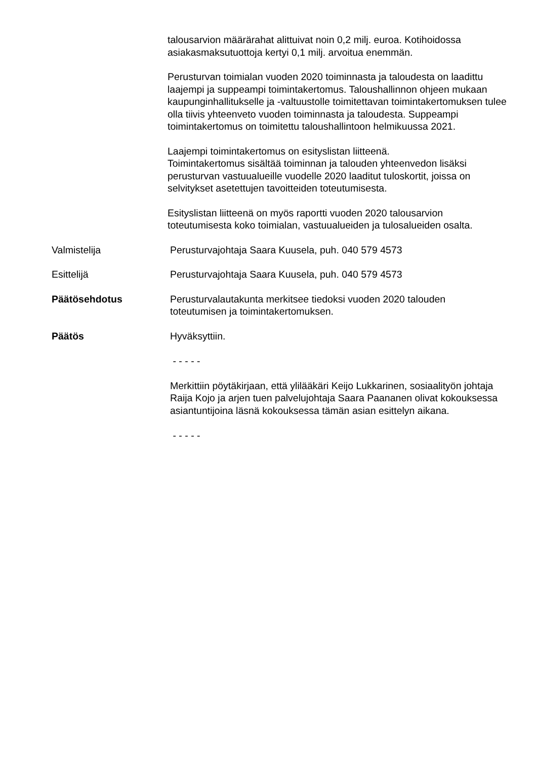talousarvion määrärahat alittuivat noin 0,2 milj. euroa. Kotihoidossa asiakasmaksutuottoja kertyi 0,1 milj. arvoitua enemmän.
Perusturvan toimialan vuoden 2020 toiminnasta ja taloudesta on laadittu laajempi ja suppeampi toimintakertomus. Taloushallinnon ohjeen mukaan kaupunginhallitukselle ja -valtuustolle toimitettavan toimintakertomuksen tulee olla tiivis yhteenveto vuoden toiminnasta ja taloudesta. Suppeampi toimintakertomus on toimitettu taloushallintoon helmikuussa 2021.
Laajempi toimintakertomus on esityslistan liitteenä.
Toimintakertomus sisältää toiminnan ja talouden yhteenvedon lisäksi perusturvan vastuualueille vuodelle 2020 laaditut tuloskortit, joissa on selvitykset asetettujen tavoitteiden toteutumisesta.
Esityslistan liitteenä on myös raportti vuoden 2020 talousarvion toteutumisesta koko toimialan, vastuualueiden ja tulosalueiden osalta.
Valmistelija Perusturvajohtaja Saara Kuusela, puh. 040 579 4573
Esittelijä Perusturvajohtaja Saara Kuusela, puh. 040 579 4573
Päätösehdotus Perusturvalautakunta merkitsee tiedoksi vuoden 2020 talouden toteutumisen ja toimintakertomuksen.
Päätös Hyväksyttiin.
- - - - -
Merkittiin pöytäkirjaan, että ylilääkäri Keijo Lukkarinen, sosiaalityön johtaja Raija Kojo ja arjen tuen palvelujohtaja Saara Paananen olivat kokouksessa asiantuntijoina läsnä kokouksessa tämän asian esittelyn aikana.
- - - - -